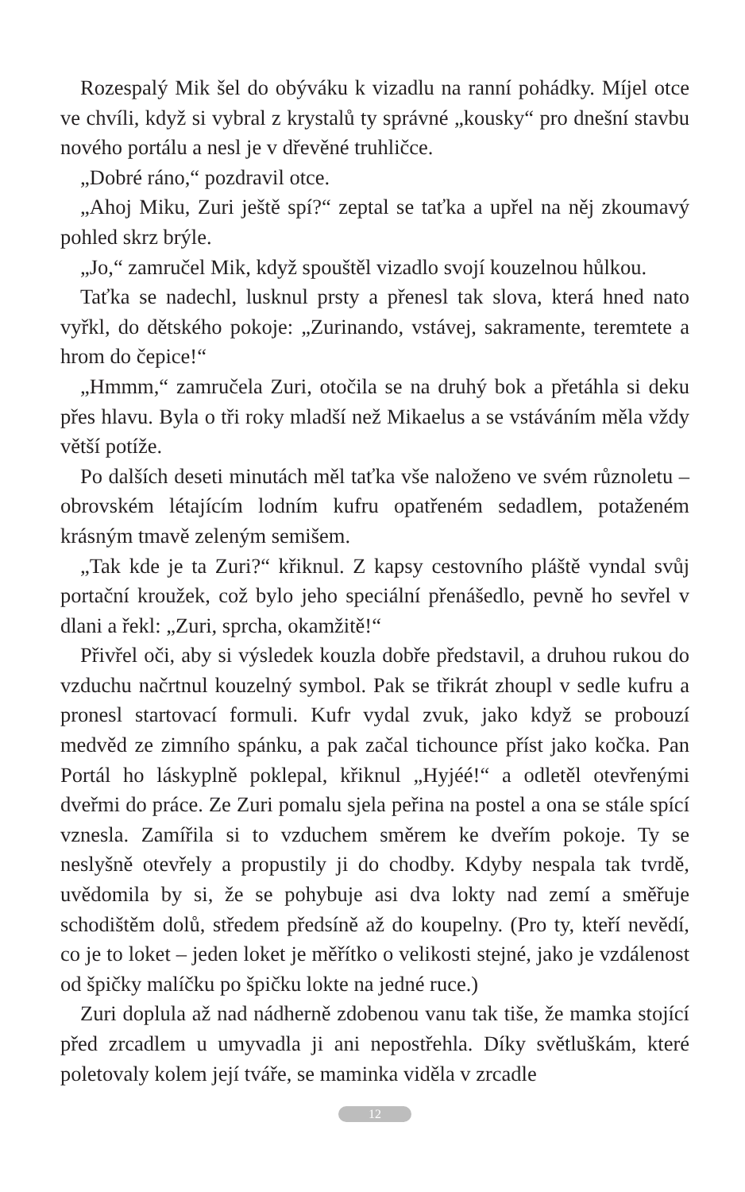Rozespalý Mik šel do obýváku k vizadlu na ranní pohádky. Míjel otce ve chvíli, když si vybral z krystalů ty správné „kousky“ pro dnešní stavbu nového portálu a nesl je v dřevěné truhličce.
„Dobré ráno,“ pozdravil otce.
„Ahoj Miku, Zuri ještě spí?“ zeptal se taťka a upřel na něj zkoumavý pohled skrz brýle.
„Jo,“ zamručel Mik, když spouštěl vizadlo svojí kouzelnou hůlkou.
Taťka se nadechl, lusknul prsty a přenesl tak slova, která hned nato vyřkl, do dětského pokoje: „Zurinando, vstávej, sakramente, teremtete a hrom do čepice!“
„Hmmm,“ zamručela Zuri, otočila se na druhý bok a přetáhla si deku přes hlavu. Byla o tři roky mladší než Mikaelus a se vstáváním měla vždy větší potíže.
Po dalších deseti minutách měl taťka vše naloženo ve svém různoletu – obrovském létajícím lodním kufru opatřeném sedadlem, potaženém krásným tmavě zeleným semišem.
„Tak kde je ta Zuri?“ křiknul. Z kapsy cestovního pláště vyndal svůj portační kroužek, což bylo jeho speciální přenášedlo, pevně ho sevřel v dlani a řekl: „Zuri, sprcha, okamžitě!“
Přivřel oči, aby si výsledek kouzla dobře představil, a druhou rukou do vzduchu načrtnul kouzelný symbol. Pak se třikrát zhoupl v sedle kufru a pronesl startovací formuli. Kufr vydal zvuk, jako když se probouzí medvěd ze zimního spánku, a pak začal tichounce příst jako kočka. Pan Portál ho láskyplně poklepal, křiknul „Hyjéé!“ a odletěl otevřenými dveřmi do práce. Ze Zuri pomalu sjela peřina na postel a ona se stále spící vznesla. Zamířila si to vzduchem směrem ke dveřím pokoje. Ty se neslyšně otevřely a propustily ji do chodby. Kdyby nespala tak tvrdě, uvědomila by si, že se pohybuje asi dva lokty nad zemí a směřuje schodištěm dolů, středem předsíně až do koupelny. (Pro ty, kteří nevědí, co je to loket – jeden loket je měřítko o velikosti stejné, jako je vzdálenost od špičky malíčku po špičku lokte na jedné ruce.)
Zuri doplula až nad nádherně zdobenou vanu tak tiše, že mamka stojící před zrcadlem u umyvadla ji ani nepostřehla. Díky světluškám, které poletovaly kolem její tváře, se maminka viděla v zrcadle
12